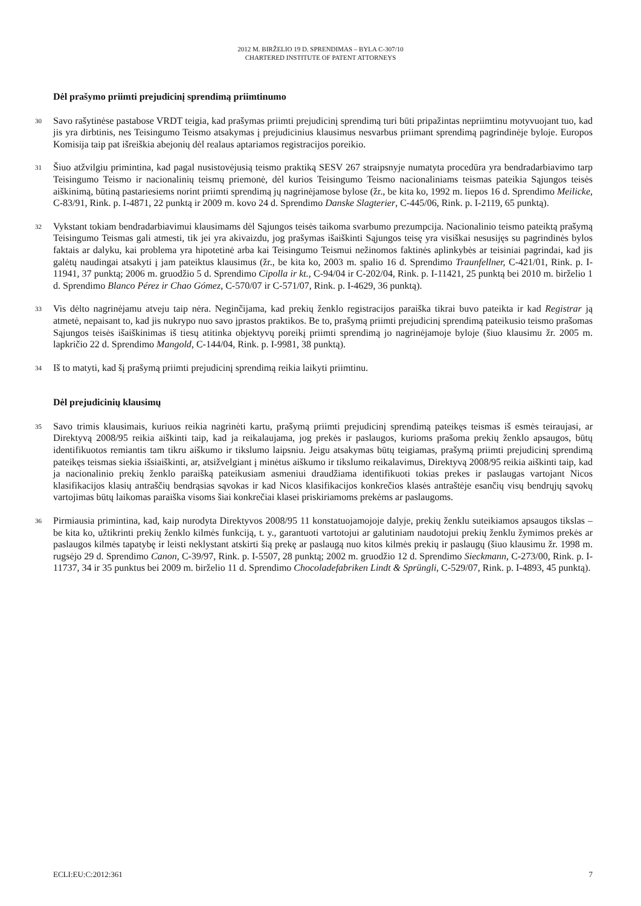2012 M. BIRŽELIO 19 D. SPRENDIMAS – BYLA C-307/10
CHARTERED INSTITUTE OF PATENT ATTORNEYS
Dėl prašymo priimti prejudicinį sprendimą priimtinumo
30
Savo rašytinėse pastabose VRDT teigia, kad prašymas priimti prejudicinį sprendimą turi būti pripažintas nepriimtinu motyvuojant tuo, kad jis yra dirbtinis, nes Teisingumo Teismo atsakymas į prejudicinius klausimus nesvarbus priimant sprendimą pagrindinėje byloje. Europos Komisija taip pat išreiškia abejonių dėl realaus aptariamos registracijos poreikio.
31
Šiuo atžvilgiu primintina, kad pagal nusistovėjusią teismo praktiką SESV 267 straipsnyje numatyta procedūra yra bendradarbiavimo tarp Teisingumo Teismo ir nacionalinių teismų priemonė, dėl kurios Teisingumo Teismo nacionaliniams teismas pateikia Sąjungos teisės aiškinimą, būtiną pastariesiems norint priimti sprendimą jų nagrinėjamose bylose (žr., be kita ko, 1992 m. liepos 16 d. Sprendimo Meilicke, C-83/91, Rink. p. I-4871, 22 punktą ir 2009 m. kovo 24 d. Sprendimo Danske Slagterier, C-445/06, Rink. p. I-2119, 65 punktą).
32
Vykstant tokiam bendradarbiavimui klausimams dėl Sąjungos teisės taikoma svarbumo prezumpcija. Nacionalinio teismo pateiktą prašymą Teisingumo Teismas gali atmesti, tik jei yra akivaizdu, jog prašymas išaiškinti Sąjungos teisę yra visiškai nesusijęs su pagrindinės bylos faktais ar dalyku, kai problema yra hipotetinė arba kai Teisingumo Teismui nežinomos faktinės aplinkybės ar teisiniai pagrindai, kad jis galėtų naudingai atsakyti į jam pateiktus klausimus (žr., be kita ko, 2003 m. spalio 16 d. Sprendimo Traunfellner, C-421/01, Rink. p. I-11941, 37 punktą; 2006 m. gruodžio 5 d. Sprendimo Cipolla ir kt., C-94/04 ir C-202/04, Rink. p. I-11421, 25 punktą bei 2010 m. birželio 1 d. Sprendimo Blanco Pérez ir Chao Gómez, C-570/07 ir C-571/07, Rink. p. I-4629, 36 punktą).
33
Vis dėlto nagrinėjamu atveju taip nėra. Neginčijama, kad prekių ženklo registracijos paraiška tikrai buvo pateikta ir kad Registrar ją atmetė, nepaisant to, kad jis nukrypo nuo savo įprastos praktikos. Be to, prašymą priimti prejudicinį sprendimą pateikusio teismo prašomas Sąjungos teisės išaiškinimas iš tiesų atitinka objektyvų poreikį priimti sprendimą jo nagrinėjamoje byloje (šiuo klausimu žr. 2005 m. lapkričio 22 d. Sprendimo Mangold, C-144/04, Rink. p. I-9981, 38 punktą).
34
Iš to matyti, kad šį prašymą priimti prejudicinį sprendimą reikia laikyti priimtinu.
Dėl prejudicinių klausimų
35
Savo trimis klausimais, kuriuos reikia nagrinėti kartu, prašymą priimti prejudicinį sprendimą pateikęs teismas iš esmės teiraujasi, ar Direktyvą 2008/95 reikia aiškinti taip, kad ja reikalaujama, jog prekės ir paslaugos, kurioms prašoma prekių ženklo apsaugos, būtų identifikuotos remiantis tam tikru aiškumo ir tikslumo laipsniu. Jeigu atsakymas būtų teigiamas, prašymą priimti prejudicinį sprendimą pateikęs teismas siekia išsiaiškinti, ar, atsižvelgiant į minėtus aiškumo ir tikslumo reikalavimus, Direktyvą 2008/95 reikia aiškinti taip, kad ja nacionalinio prekių ženklo paraišką pateikusiam asmeniui draudžiama identifikuoti tokias prekes ir paslaugas vartojant Nicos klasifikacijos klasių antraščių bendrąsias sąvokas ir kad Nicos klasifikacijos konkrečios klasės antraštėje esančių visų bendrųjų sąvokų vartojimas būtų laikomas paraiška visoms šiai konkrečiai klasei priskiriamoms prekėms ar paslaugoms.
36
Pirmiausia primintina, kad, kaip nurodyta Direktyvos 2008/95 11 konstatuojamojoje dalyje, prekių ženklu suteikiamos apsaugos tikslas – be kita ko, užtikrinti prekių ženklo kilmės funkciją, t. y., garantuoti vartotojui ar galutiniam naudotojui prekių ženklu žymimos prekės ar paslaugos kilmės tapatybę ir leisti neklystant atskirti šią prekę ar paslaugą nuo kitos kilmės prekių ir paslaugų (šiuo klausimu žr. 1998 m. rugsėjo 29 d. Sprendimo Canon, C-39/97, Rink. p. I-5507, 28 punktą; 2002 m. gruodžio 12 d. Sprendimo Sieckmann, C-273/00, Rink. p. I-11737, 34 ir 35 punktus bei 2009 m. birželio 11 d. Sprendimo Chocoladefabriken Lindt & Sprüngli, C-529/07, Rink. p. I-4893, 45 punktą).
ECLI:EU:C:2012:361 7